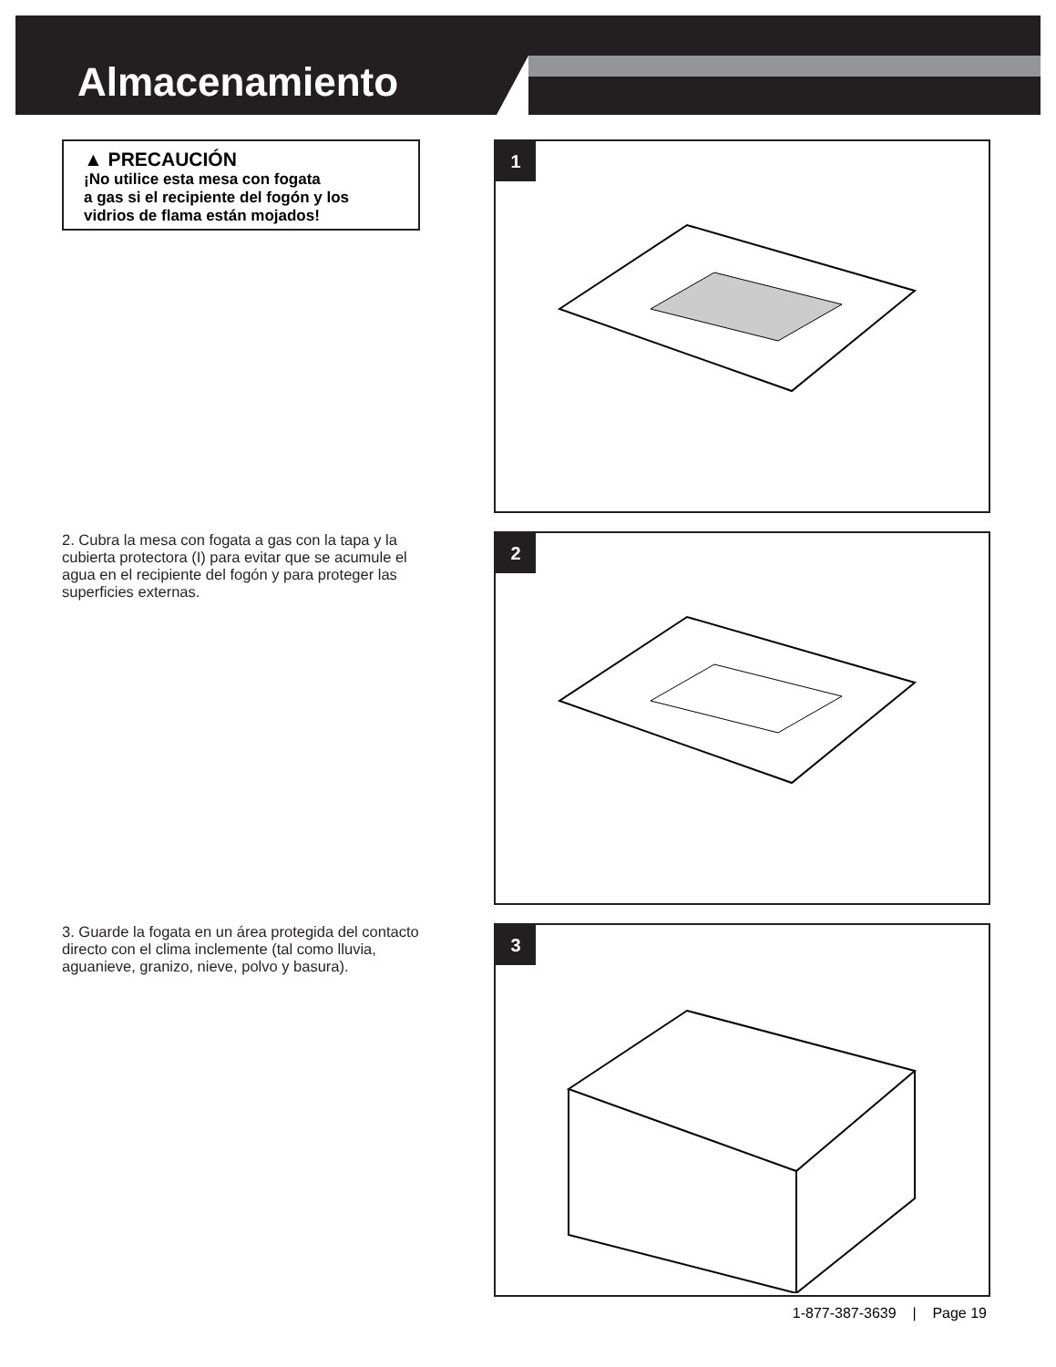Almacenamiento
▲ PRECAUCIÓN
¡No utilice esta mesa con fogata
a gas si el recipiente del fogón y los
vidrios de flama están mojados!
2. Cubra la mesa con fogata a gas con la tapa y la cubierta protectora (I) para evitar que se acumule el agua en el recipiente del fogón y para proteger las superficies externas.
3. Guarde la fogata en un área protegida del contacto directo con el clima inclemente (tal como lluvia, aguanieve, granizo, nieve, polvo y basura).
1
2
3
1-877-387-3639 | Page 19